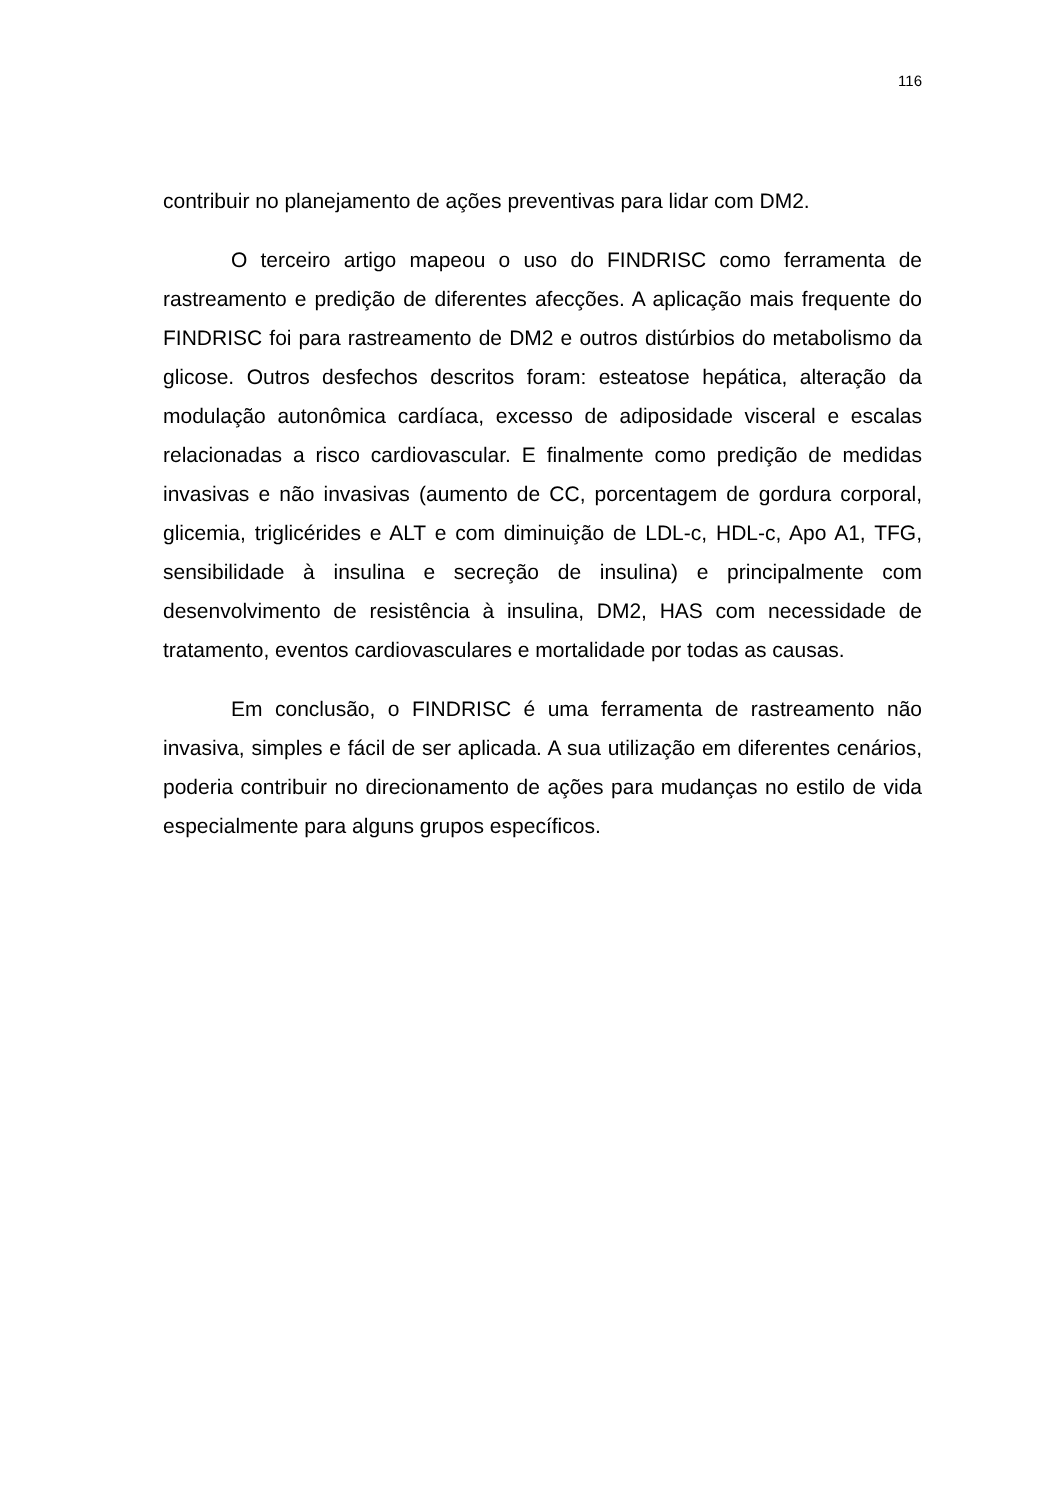116
contribuir no planejamento de ações preventivas para lidar com DM2.
O terceiro artigo mapeou o uso do FINDRISC como ferramenta de rastreamento e predição de diferentes afecções. A aplicação mais frequente do FINDRISC foi para rastreamento de DM2 e outros distúrbios do metabolismo da glicose. Outros desfechos descritos foram: esteatose hepática, alteração da modulação autonômica cardíaca, excesso de adiposidade visceral e escalas relacionadas a risco cardiovascular. E finalmente como predição de medidas invasivas e não invasivas (aumento de CC, porcentagem de gordura corporal, glicemia, triglicérides e ALT e com diminuição de LDL-c, HDL-c, Apo A1, TFG, sensibilidade à insulina e secreção de insulina) e principalmente com desenvolvimento de resistência à insulina, DM2, HAS com necessidade de tratamento, eventos cardiovasculares e mortalidade por todas as causas.
Em conclusão, o FINDRISC é uma ferramenta de rastreamento não invasiva, simples e fácil de ser aplicada. A sua utilização em diferentes cenários, poderia contribuir no direcionamento de ações para mudanças no estilo de vida especialmente para alguns grupos específicos.